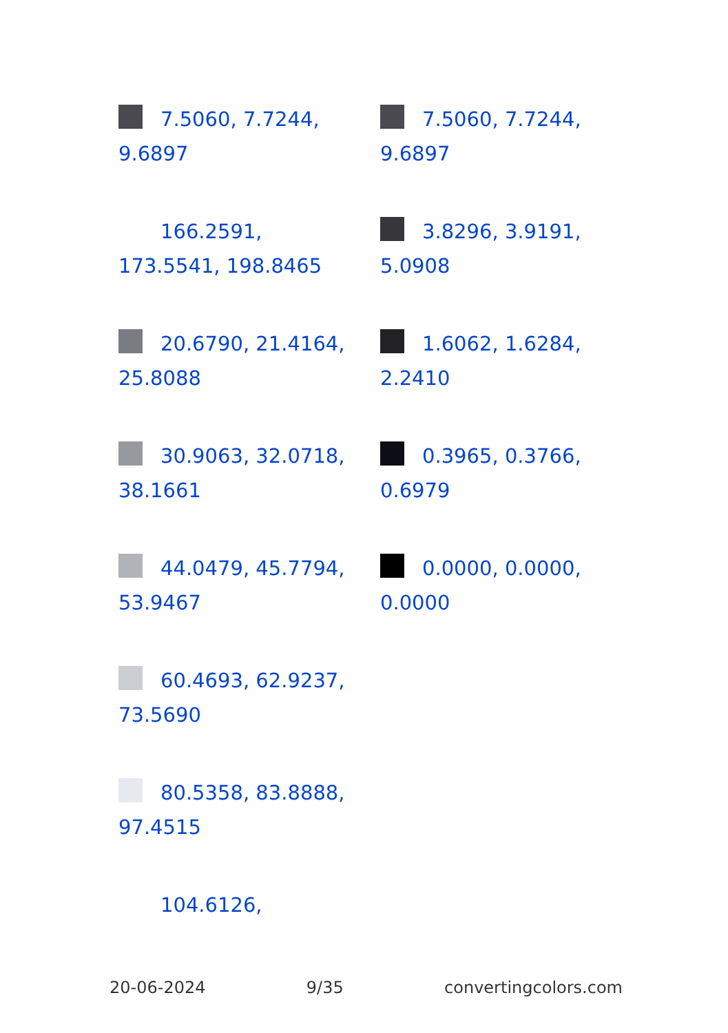7.5060, 7.7244, 9.6897
166.2591, 173.5541, 198.8465
20.6790, 21.4164, 25.8088
30.9063, 32.0718, 38.1661
44.0479, 45.7794, 53.9467
60.4693, 62.9237, 73.5690
80.5358, 83.8888, 97.4515
104.6126,
7.5060, 7.7244, 9.6897
3.8296, 3.9191, 5.0908
1.6062, 1.6284, 2.2410
0.3965, 0.3766, 0.6979
0.0000, 0.0000, 0.0000
20-06-2024 9/35 convertingcolors.com